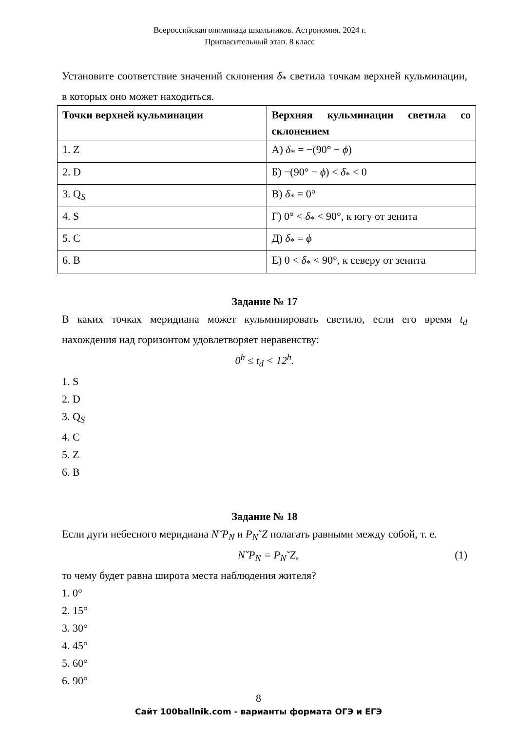Всероссийская олимпиада школьников. Астрономия. 2024 г.
Пригласительный этап. 8 класс
Установите соответствие значений склонения δ<sub>*</sub> светила точкам верхней кульминации, в которых оно может находиться.
| Точки верхней кульминации | Верхняя кульминации светила со склонением |
| --- | --- |
| 1. Z | А) δ<sub>*</sub> = −(90° − ϕ ) |
| 2. D | Б) −(90° − ϕ ) < δ<sub>*</sub> < 0 |
| 3. Q<sub>S</sub> | В) δ<sub>*</sub> = 0° |
| 4. S | Г) 0° < δ<sub>*</sub> < 90°, к югу от зенита |
| 5. C | Д) δ<sub>*</sub> = ϕ |
| 6. B | Е) 0 < δ<sub>*</sub> < 90°, к северу от зенита |
Задание № 17
В каких точках меридиана может кульминировать светило, если его время t<sub>d</sub> нахождения над горизонтом удовлетворяет неравенству:
0<sup>h</sup> ≤ t<sub>d</sub> < 12<sup>h</sup>.
1. S
2. D
3. Q<sub>S</sub>
4. C
5. Z
6. B
Задание № 18
Если дуги небесного меридиана N˘P<sub>N</sub> и P<sub>N</sub>˘Z полагать равными между собой, т. е.
N˘P<sub>N</sub> = P<sub>N</sub>˘Z, (1)
то чему будет равна широта места наблюдения жителя?
1. 0°
2. 15°
3. 30°
4. 45°
5. 60°
6. 90°
8
Сайт 100ballnik.com - варианты формата ОГЭ и ЕГЭ